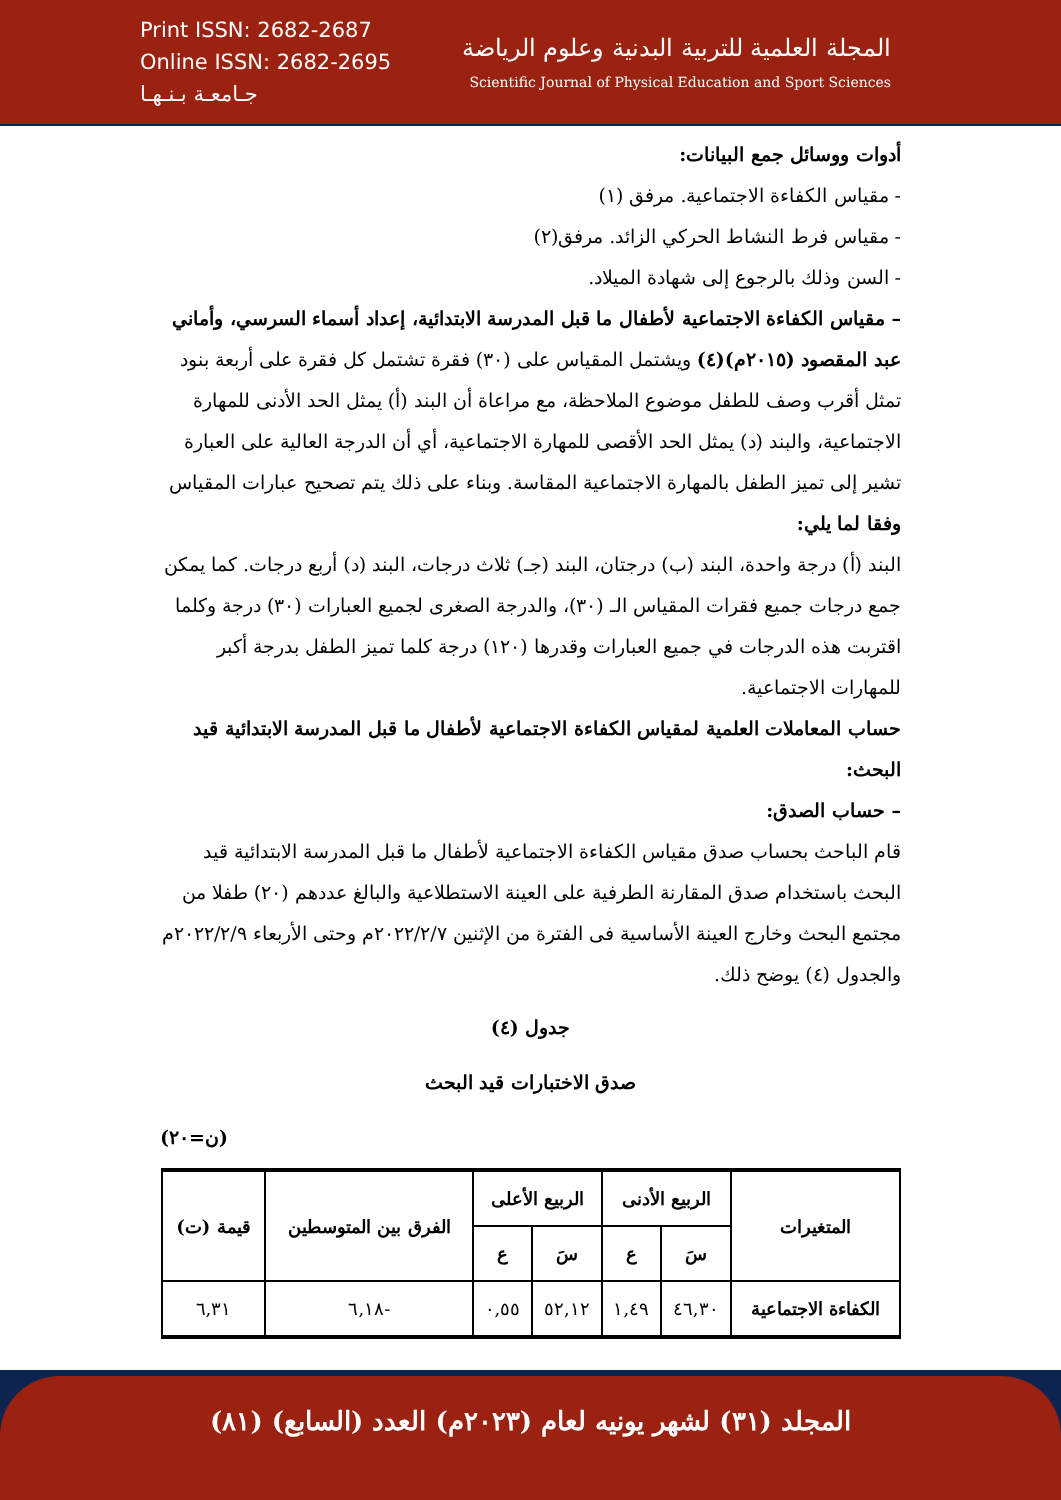Print ISSN: 2682-2687
Online ISSN: 2682-2695
جـامعـة بـنـهـا
المجلة العلمية للتربية البدنية وعلوم الرياضة
Scientific Journal of Physical Education and Sport Sciences
أدوات ووسائل جمع البيانات:
- مقياس الكفاءة الاجتماعية. مرفق (١)
- مقياس فرط النشاط الحركي الزائد. مرفق(٢)
- السن وذلك بالرجوع إلى شهادة الميلاد.
– مقياس الكفاءة الاجتماعية لأطفال ما قبل المدرسة الابتدائية، إعداد أسماء السرسي، وأماني عبد المقصود (٢٠١٥م)(٤) ويشتمل المقياس على (٣٠) فقرة تشتمل كل فقرة على أربعة بنود تمثل أقرب وصف للطفل موضوع الملاحظة، مع مراعاة أن البند (أ) يمثل الحد الأدنى للمهارة الاجتماعية، والبند (د) يمثل الحد الأقصى للمهارة الاجتماعية، أي أن الدرجة العالية على العبارة تشير إلى تميز الطفل بالمهارة الاجتماعية المقاسة. وبناء على ذلك يتم تصحيح عبارات المقياس وفقا لما يلي:
البند (أ) درجة واحدة، البند (ب) درجتان، البند (جـ) ثلاث درجات، البند (د) أربع درجات. كما يمكن جمع درجات جميع فقرات المقياس الـ (٣٠)، والدرجة الصغرى لجميع العبارات (٣٠) درجة وكلما اقتربت هذه الدرجات في جميع العبارات وقدرها (١٢٠) درجة كلما تميز الطفل بدرجة أكبر للمهارات الاجتماعية.
حساب المعاملات العلمية لمقياس الكفاءة الاجتماعية لأطفال ما قبل المدرسة الابتدائية قيد البحث:
– حساب الصدق:
قام الباحث بحساب صدق مقياس الكفاءة الاجتماعية لأطفال ما قبل المدرسة الابتدائية قيد البحث باستخدام صدق المقارنة الطرفية على العينة الاستطلاعية والبالغ عددهم (٢٠) طفلا من مجتمع البحث وخارج العينة الأساسية فى الفترة من الإثنين ٢٠٢٢/٢/٧م وحتى الأربعاء ٢٠٢٢/٢/٩م والجدول (٤) يوضح ذلك.
جدول (٤)
صدق الاختبارات قيد البحث
(ن=٢٠)
| المتغيرات | الربيع الأدنى | | الربيع الأعلى | | الفرق بين المتوسطين | قيمة (ت) |
| --- | --- | --- | --- | --- | --- | --- |
| | سَ | ع | سَ | ع | | |
| الكفاءة الاجتماعية | ٤٦,٣٠ | ١,٤٩ | ٥٢,١٢ | ٠,٥٥ | -٦,١٨ | ٦,٣١ |
المجلد (٣١) لشهر يونيه لعام (٢٠٢٣م) العدد (السابع) (٨١)